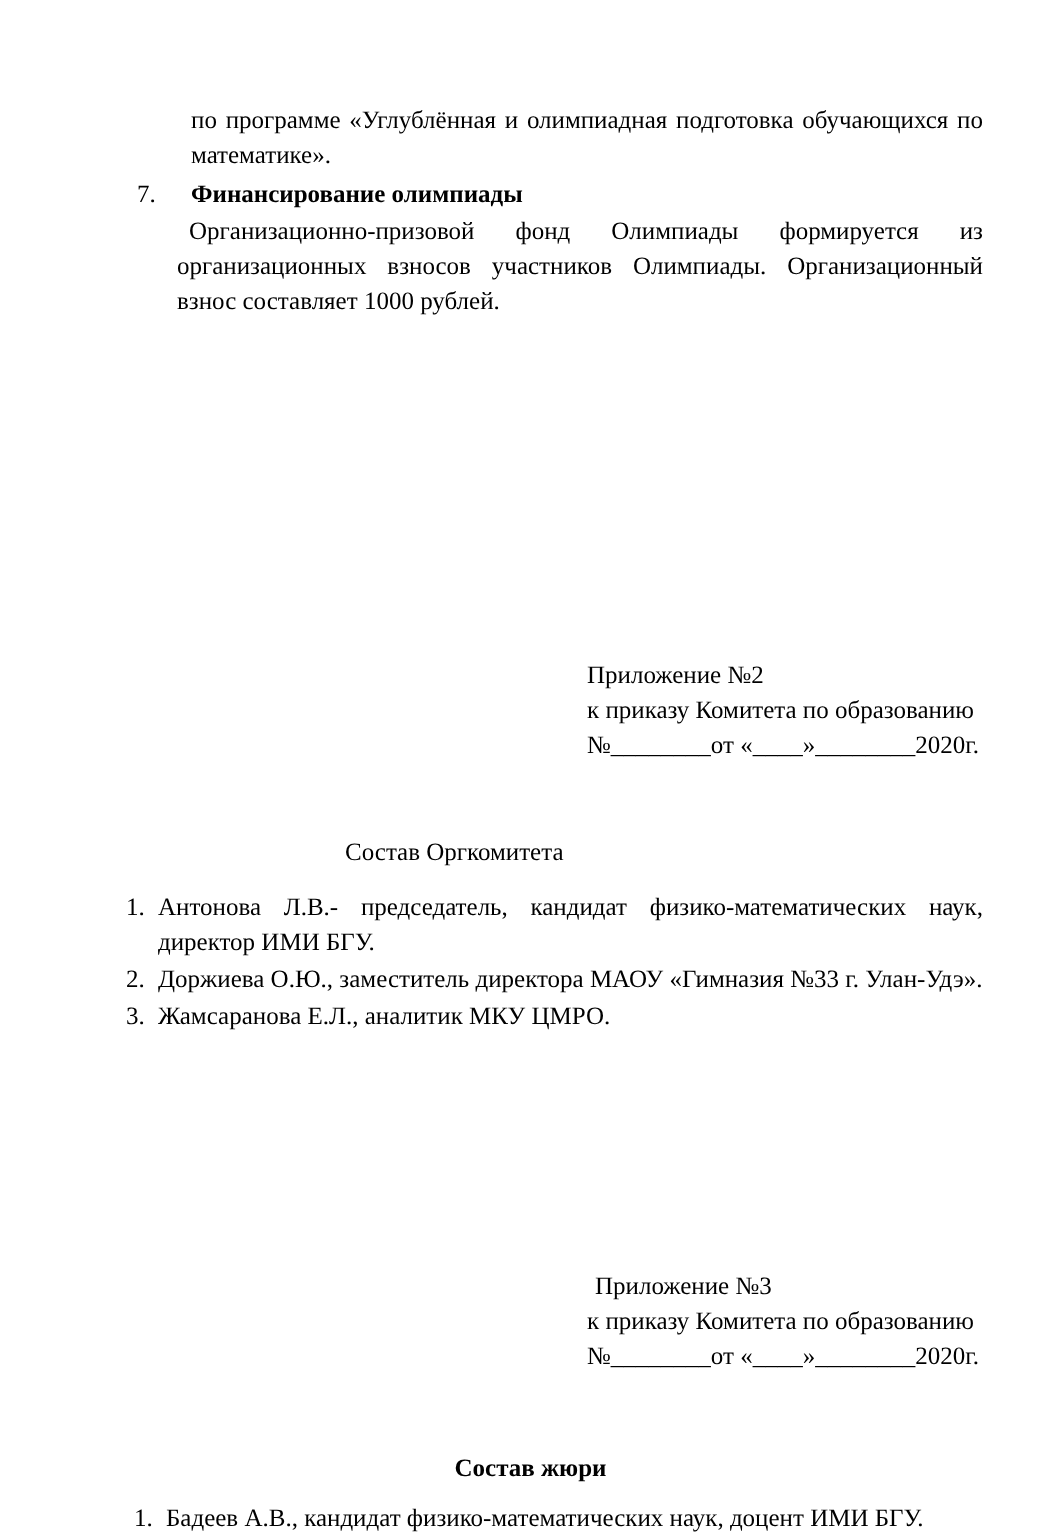по программе «Углублённая и олимпиадная подготовка обучающихся по математике».
7. Финансирование олимпиады
Организационно-призовой фонд Олимпиады формируется из организационных взносов участников Олимпиады. Организационный взнос составляет 1000 рублей.
Приложение №2
к приказу Комитета по образованию
№________от «____»________2020г.
Состав Оргкомитета
1. Антонова Л.В.- председатель, кандидат физико-математических наук, директор ИМИ БГУ.
2. Доржиева О.Ю., заместитель директора МАОУ «Гимназия №33 г. Улан-Удэ».
3. Жамсаранова Е.Л., аналитик МКУ ЦМРО.
Приложение №3
к приказу Комитета по образованию
№________от «____»________2020г.
Состав жюри
1. Бадеев А.В., кандидат физико-математических наук, доцент ИМИ БГУ.